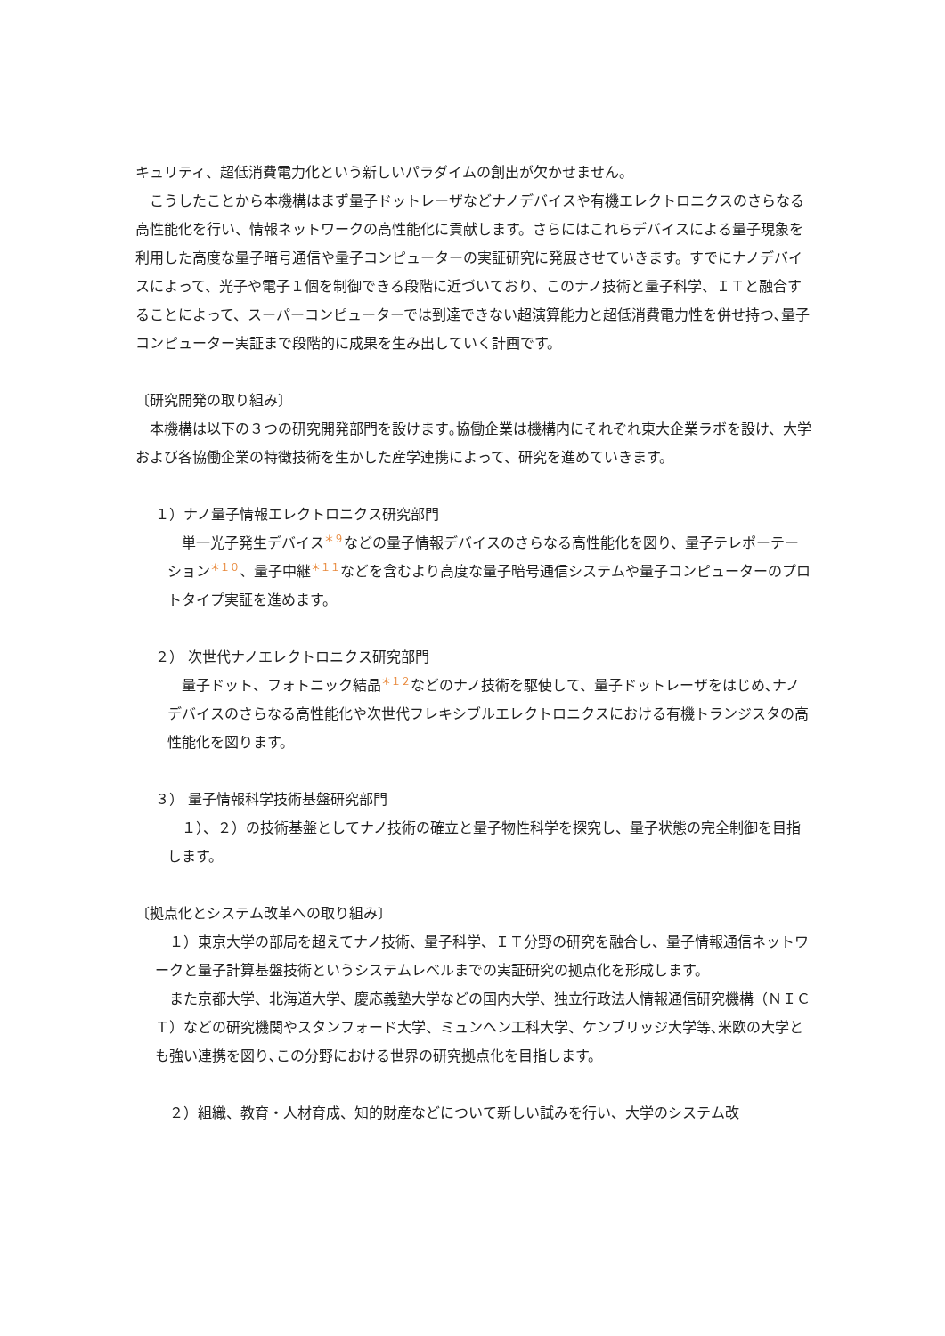キュリティ、超低消費電力化という新しいパラダイムの創出が欠かせません。
　こうしたことから本機構はまず量子ドットレーザなどナノデバイスや有機エレクトロニクスのさらなる高性能化を行い、情報ネットワークの高性能化に貢献します。さらにはこれらデバイスによる量子現象を利用した高度な量子暗号通信や量子コンピューターの実証研究に発展させていきます。すでにナノデバイスによって、光子や電子１個を制御できる段階に近づいており、このナノ技術と量子科学、ＩＴと融合することによって、スーパーコンピューターでは到達できない超演算能力と超低消費電力性を併せ持つ､量子コンピューター実証まで段階的に成果を生み出していく計画です。
〔研究開発の取り組み〕
　本機構は以下の３つの研究開発部門を設けます｡協働企業は機構内にそれぞれ東大企業ラボを設け、大学および各協働企業の特徴技術を生かした産学連携によって、研究を進めていきます。
１）ナノ量子情報エレクトロニクス研究部門
　単一光子発生デバイス＊９などの量子情報デバイスのさらなる高性能化を図り、量子テレポーテーション＊１０、量子中継＊１１などを含むより高度な量子暗号通信システムや量子コンピューターのプロトタイプ実証を進めます。
２） 次世代ナノエレクトロニクス研究部門
　量子ドット、フォトニック結晶＊１２などのナノ技術を駆使して、量子ドットレーザをはじめ､ナノデバイスのさらなる高性能化や次世代フレキシブルエレクトロニクスにおける有機トランジスタの高性能化を図ります。
３） 量子情報科学技術基盤研究部門
　１）、２）の技術基盤としてナノ技術の確立と量子物性科学を探究し、量子状態の完全制御を目指します。
〔拠点化とシステム改革への取り組み〕
　１）東京大学の部局を超えてナノ技術、量子科学、ＩＴ分野の研究を融合し、量子情報通信ネットワークと量子計算基盤技術というシステムレベルまでの実証研究の拠点化を形成します。
　また京都大学、北海道大学、慶応義塾大学などの国内大学、独立行政法人情報通信研究機構（ＮＩＣＴ）などの研究機関やスタンフォード大学、ミュンヘン工科大学、ケンブリッジ大学等､米欧の大学とも強い連携を図り､この分野における世界の研究拠点化を目指します。
　２）組織、教育・人材育成、知的財産などについて新しい試みを行い、大学のシステム改